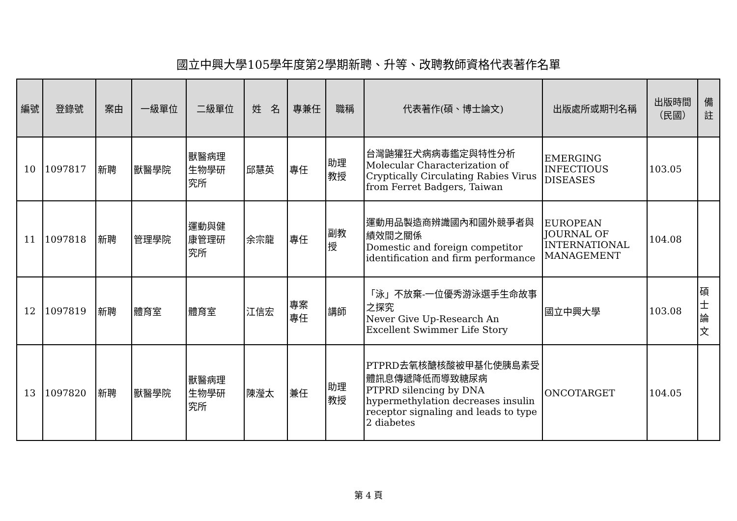國立中興大學105學年度第2學期新聘、升等、改聘教師資格代表著作名單
| 編號 | 登錄號 | 案由 | 一級單位 | 二級單位 | 姓 名 | 專兼任 | 職稱 | 代表著作(碩、博士論文) | 出版處所或期刊名稱 | 出版時間 （民國） | 備註 |
| --- | --- | --- | --- | --- | --- | --- | --- | --- | --- | --- | --- |
| 10 | 1097817 | 新聘 | 獸醫學院 | 獸醫病理 生物學研 究所 | 邱慧英 | 專任 | 助理 教授 | 台灣鼬獾狂犬病病毒鑑定與特性分析 Molecular Characterization of Cryptically Circulating Rabies Virus from Ferret Badgers, Taiwan | EMERGING INFECTIOUS DISEASES | 103.05 | |
| 11 | 1097818 | 新聘 | 管理學院 | 運動與健 康管理研 究所 | 余宗龍 | 專任 | 副教 授 | 運動用品製造商辨識國內和國外競爭者與績效間之關係 Domestic and foreign competitor identification and firm performance | EUROPEAN JOURNAL OF INTERNATIONAL MANAGEMENT | 104.08 | |
| 12 | 1097819 | 新聘 | 體育室 | 體育室 | 江信宏 | 專案 專任 | 講師 | 「泳」不放棄-一位優秀游泳選手生命故事之探究 Never Give Up-Research An Excellent Swimmer Life Story | 國立中興大學 | 103.08 | 碩士 論文 |
| 13 | 1097820 | 新聘 | 獸醫學院 | 獸醫病理 生物學研 究所 | 陳瀅太 | 兼任 | 助理 教授 | PTPRD去氧核醣核酸被甲基化使胰島素受體訊息傳遞降低而導致糖尿病 PTPRD silencing by DNA hypermethylation decreases insulin receptor signaling and leads to type 2 diabetes | ONCOTARGET | 104.05 | |
第 4 頁